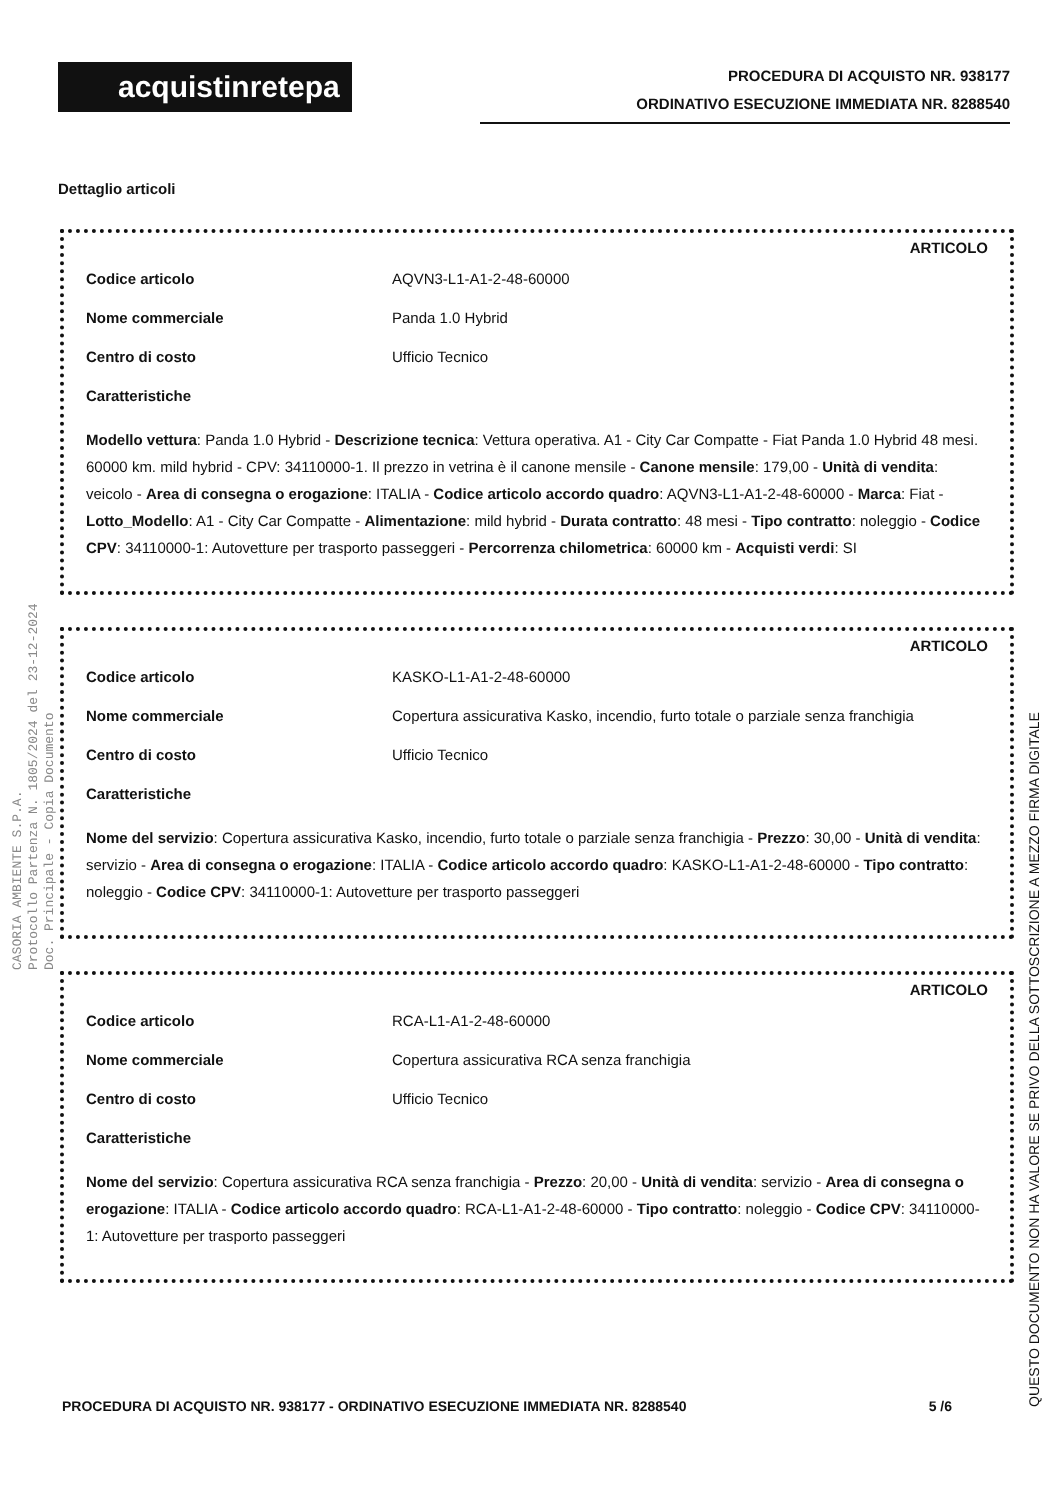acquistinretepa
PROCEDURA DI ACQUISTO NR. 938177
ORDINATIVO ESECUZIONE IMMEDIATA NR. 8288540
Dettaglio articoli
ARTICOLO
Codice articolo AQVN3-L1-A1-2-48-60000
Nome commerciale Panda 1.0 Hybrid
Centro di costo Ufficio Tecnico
Caratteristiche
Modello vettura: Panda 1.0 Hybrid - Descrizione tecnica: Vettura operativa. A1 - City Car Compatte - Fiat Panda 1.0 Hybrid 48 mesi. 60000 km. mild hybrid - CPV: 34110000-1. Il prezzo in vetrina è il canone mensile - Canone mensile: 179,00 - Unità di vendita: veicolo - Area di consegna o erogazione: ITALIA - Codice articolo accordo quadro: AQVN3-L1-A1-2-48-60000 - Marca: Fiat - Lotto_Modello: A1 - City Car Compatte - Alimentazione: mild hybrid - Durata contratto: 48 mesi - Tipo contratto: noleggio - Codice CPV: 34110000-1: Autovetture per trasporto passeggeri - Percorrenza chilometrica: 60000 km - Acquisti verdi: SI
ARTICOLO
Codice articolo KASKO-L1-A1-2-48-60000
Nome commerciale Copertura assicurativa Kasko, incendio, furto totale o parziale senza franchigia
Centro di costo Ufficio Tecnico
Caratteristiche
Nome del servizio: Copertura assicurativa Kasko, incendio, furto totale o parziale senza franchigia - Prezzo: 30,00 - Unità di vendita: servizio - Area di consegna o erogazione: ITALIA - Codice articolo accordo quadro: KASKO-L1-A1-2-48-60000 - Tipo contratto: noleggio - Codice CPV: 34110000-1: Autovetture per trasporto passeggeri
ARTICOLO
Codice articolo RCA-L1-A1-2-48-60000
Nome commerciale Copertura assicurativa RCA senza franchigia
Centro di costo Ufficio Tecnico
Caratteristiche
Nome del servizio: Copertura assicurativa RCA senza franchigia - Prezzo: 20,00 - Unità di vendita: servizio - Area di consegna o erogazione: ITALIA - Codice articolo accordo quadro: RCA-L1-A1-2-48-60000 - Tipo contratto: noleggio - Codice CPV: 34110000-1: Autovetture per trasporto passeggeri
CASORIA AMBIENTE S.P.A.
Protocollo Partenza N. 1805/2024 del 23-12-2024
Doc. Principale - Copia Documento
QUESTO DOCUMENTO NON HA VALORE SE PRIVO DELLA SOTTOSCRIZIONE A MEZZO FIRMA DIGITALE
PROCEDURA DI ACQUISTO NR. 938177 - ORDINATIVO ESECUZIONE IMMEDIATA NR. 8288540 5 /6